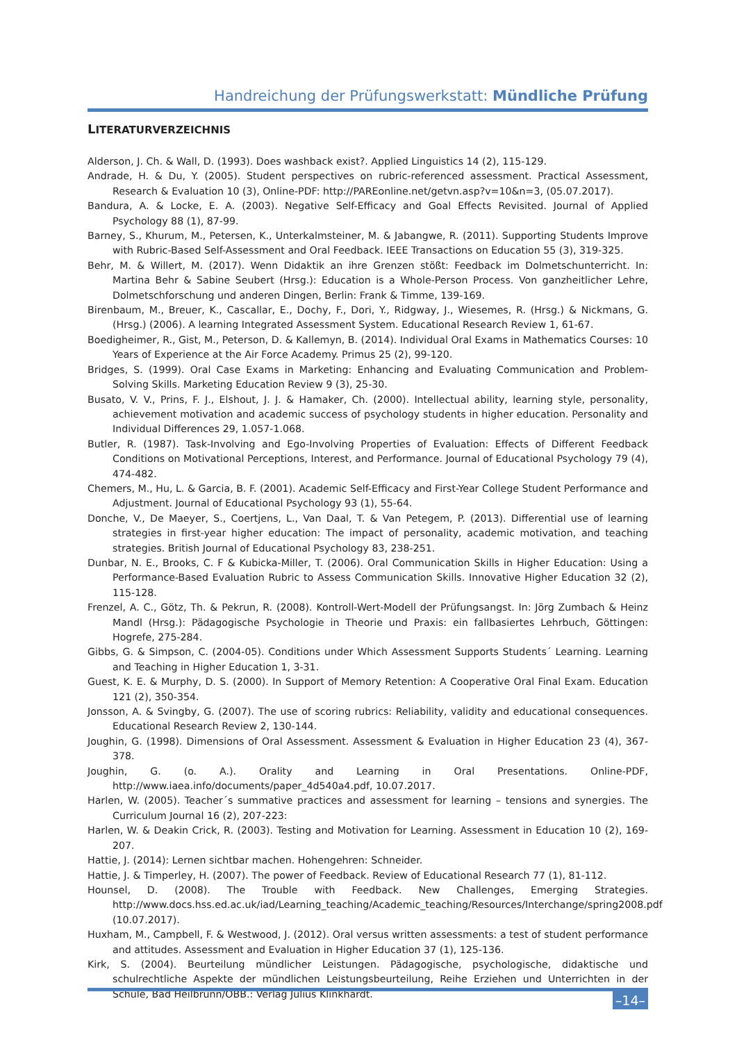Handreichung der Prüfungswerkstatt: Mündliche Prüfung
LITERATURVERZEICHNIS
Alderson, J. Ch. & Wall, D. (1993). Does washback exist?. Applied Linguistics 14 (2), 115-129.
Andrade, H. & Du, Y. (2005). Student perspectives on rubric-referenced assessment. Practical Assessment, Research & Evaluation 10 (3), Online-PDF: http://PAREonline.net/getvn.asp?v=10&n=3, (05.07.2017).
Bandura, A. & Locke, E. A. (2003). Negative Self-Efficacy and Goal Effects Revisited. Journal of Applied Psychology 88 (1), 87-99.
Barney, S., Khurum, M., Petersen, K., Unterkalmsteiner, M. & Jabangwe, R. (2011). Supporting Students Improve with Rubric-Based Self-Assessment and Oral Feedback. IEEE Transactions on Education 55 (3), 319-325.
Behr, M. & Willert, M. (2017). Wenn Didaktik an ihre Grenzen stößt: Feedback im Dolmetschunterricht. In: Martina Behr & Sabine Seubert (Hrsg.): Education is a Whole-Person Process. Von ganzheitlicher Lehre, Dolmetschforschung und anderen Dingen, Berlin: Frank & Timme, 139-169.
Birenbaum, M., Breuer, K., Cascallar, E., Dochy, F., Dori, Y., Ridgway, J., Wiesemes, R. (Hrsg.) & Nickmans, G. (Hrsg.) (2006). A learning Integrated Assessment System. Educational Research Review 1, 61-67.
Boedigheimer, R., Gist, M., Peterson, D. & Kallemyn, B. (2014). Individual Oral Exams in Mathematics Courses: 10 Years of Experience at the Air Force Academy. Primus 25 (2), 99-120.
Bridges, S. (1999). Oral Case Exams in Marketing: Enhancing and Evaluating Communication and Problem-Solving Skills. Marketing Education Review 9 (3), 25-30.
Busato, V. V., Prins, F. J., Elshout, J. J. & Hamaker, Ch. (2000). Intellectual ability, learning style, personality, achievement motivation and academic success of psychology students in higher education. Personality and Individual Differences 29, 1.057-1.068.
Butler, R. (1987). Task-Involving and Ego-Involving Properties of Evaluation: Effects of Different Feedback Conditions on Motivational Perceptions, Interest, and Performance. Journal of Educational Psychology 79 (4), 474-482.
Chemers, M., Hu, L. & Garcia, B. F. (2001). Academic Self-Efficacy and First-Year College Student Performance and Adjustment. Journal of Educational Psychology 93 (1), 55-64.
Donche, V., De Maeyer, S., Coertjens, L., Van Daal, T. & Van Petegem, P. (2013). Differential use of learning strategies in first-year higher education: The impact of personality, academic motivation, and teaching strategies. British Journal of Educational Psychology 83, 238-251.
Dunbar, N. E., Brooks, C. F & Kubicka-Miller, T. (2006). Oral Communication Skills in Higher Education: Using a Performance-Based Evaluation Rubric to Assess Communication Skills. Innovative Higher Education 32 (2), 115-128.
Frenzel, A. C., Götz, Th. & Pekrun, R. (2008). Kontroll-Wert-Modell der Prüfungsangst. In: Jörg Zumbach & Heinz Mandl (Hrsg.): Pädagogische Psychologie in Theorie und Praxis: ein fallbasiertes Lehrbuch, Göttingen: Hogrefe, 275-284.
Gibbs, G. & Simpson, C. (2004-05). Conditions under Which Assessment Supports Students´ Learning. Learning and Teaching in Higher Education 1, 3-31.
Guest, K. E. & Murphy, D. S. (2000). In Support of Memory Retention: A Cooperative Oral Final Exam. Education 121 (2), 350-354.
Jonsson, A. & Svingby, G. (2007). The use of scoring rubrics: Reliability, validity and educational consequences. Educational Research Review 2, 130-144.
Joughin, G. (1998). Dimensions of Oral Assessment. Assessment & Evaluation in Higher Education 23 (4), 367-378.
Joughin, G. (o. A.). Orality and Learning in Oral Presentations. Online-PDF, http://www.iaea.info/documents/paper_4d540a4.pdf, 10.07.2017.
Harlen, W. (2005). Teacher´s summative practices and assessment for learning – tensions and synergies. The Curriculum Journal 16 (2), 207-223:
Harlen, W. & Deakin Crick, R. (2003). Testing and Motivation for Learning. Assessment in Education 10 (2), 169-207.
Hattie, J. (2014): Lernen sichtbar machen. Hohengehren: Schneider.
Hattie, J. & Timperley, H. (2007). The power of Feedback. Review of Educational Research 77 (1), 81-112.
Hounsel, D. (2008). The Trouble with Feedback. New Challenges, Emerging Strategies. http://www.docs.hss.ed.ac.uk/iad/Learning_teaching/Academic_teaching/Resources/Interchange/spring2008.pdf (10.07.2017).
Huxham, M., Campbell, F. & Westwood, J. (2012). Oral versus written assessments: a test of student performance and attitudes. Assessment and Evaluation in Higher Education 37 (1), 125-136.
Kirk, S. (2004). Beurteilung mündlicher Leistungen. Pädagogische, psychologische, didaktische und schulrechtliche Aspekte der mündlichen Leistungsbeurteilung, Reihe Erziehen und Unterrichten in der Schule, Bad Heilbrunn/OBB.: Verlag Julius Klinkhardt.
–14–